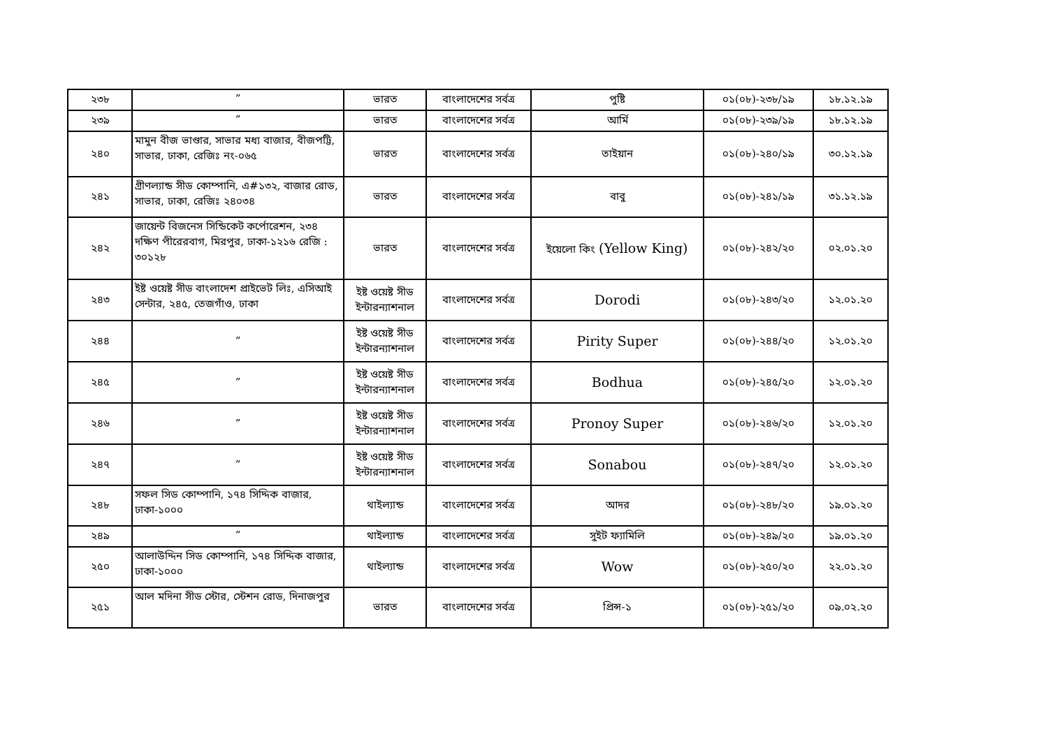| ২৩৮ | ” | ভারত | বাংলাদেশের সর্বত্র | পুষ্টি | ০১(০৮)-২৩৮/১৯ | ১৮.১২.১৯ |
| ২৩৯ | ” | ভারত | বাংলাদেশের সর্বত্র | আর্মি | ০১(০৮)-২৩৯/১৯ | ১৮.১২.১৯ |
| ২৪০ | মামুন বীজ ভাণ্ডার, সাভার মধ্য বাজার, বীজপট্টি, সাভার, ঢাকা, রেজিঃ নং-০৬৫ | ভারত | বাংলাদেশের সর্বত্র | তাইয়ান | ০১(০৮)-২৪০/১৯ | ৩০.১২.১৯ |
| ২৪১ | গ্রীণল্যান্ড সীড কোম্পানি, এ#১৩২, বাজার রোড, সাভার, ঢাকা, রেজিঃ ২৪০৩৪ | ভারত | বাংলাদেশের সর্বত্র | বাবু | ০১(০৮)-২৪১/১৯ | ৩১.১২.১৯ |
| ২৪২ | জায়েন্ট বিজনেস সিন্ডিকেট কর্পোরেশন, ২৩৪ দক্ষিণ পীরেরবাগ, মিরপুর, ঢাকা-১২১৬ রেজি : ৩০১২৮ | ভারত | বাংলাদেশের সর্বত্র | ইয়েলো কিং (Yellow King) | ০১(০৮)-২৪২/২০ | ০২.০১.২০ |
| ২৪৩ | ইষ্ট ওয়েষ্ট সীড বাংলাদেশ প্রাইভেট লিঃ, এসিআই সেন্টার, ২৪৫, তেজগাঁও, ঢাকা | ইষ্ট ওয়েষ্ট সীড ইন্টারন্যাশনাল | বাংলাদেশের সর্বত্র | Dorodi | ০১(০৮)-২৪৩/২০ | ১২.০১.২০ |
| ২৪৪ | ” | ইষ্ট ওয়েষ্ট সীড ইন্টারন্যাশনাল | বাংলাদেশের সর্বত্র | Pirity Super | ০১(০৮)-২৪৪/২০ | ১২.০১.২০ |
| ২৪৫ | ” | ইষ্ট ওয়েষ্ট সীড ইন্টারন্যাশনাল | বাংলাদেশের সর্বত্র | Bodhua | ০১(০৮)-২৪৫/২০ | ১২.০১.২০ |
| ২৪৬ | ” | ইষ্ট ওয়েষ্ট সীড ইন্টারন্যাশনাল | বাংলাদেশের সর্বত্র | Pronoy Super | ০১(০৮)-২৪৬/২০ | ১২.০১.২০ |
| ২৪৭ | ” | ইষ্ট ওয়েষ্ট সীড ইন্টারন্যাশনাল | বাংলাদেশের সর্বত্র | Sonabou | ০১(০৮)-২৪৭/২০ | ১২.০১.২০ |
| ২৪৮ | সফল সিড কোম্পানি, ১৭৪ সিদ্দিক বাজার, ঢাকা-১০০০ | থাইল্যান্ড | বাংলাদেশের সর্বত্র | আদর | ০১(০৮)-২৪৮/২০ | ১৯.০১.২০ |
| ২৪৯ | ” | থাইল্যান্ড | বাংলাদেশের সর্বত্র | সুইট ফ্যামিলি | ০১(০৮)-২৪৯/২০ | ১৯.০১.২০ |
| ২৫০ | আলাউদ্দিন সিড কোম্পানি, ১৭৪ সিদ্দিক বাজার, ঢাকা-১০০০ | থাইল্যান্ড | বাংলাদেশের সর্বত্র | Wow | ০১(০৮)-২৫০/২০ | ২২.০১.২০ |
| ২৫১ | আল মদিনা সীড স্টোর, স্টেশন রোড, দিনাজপুর | ভারত | বাংলাদেশের সর্বত্র | প্রিন্স-১ | ০১(০৮)-২৫১/২০ | ০৯.০২.২০ |